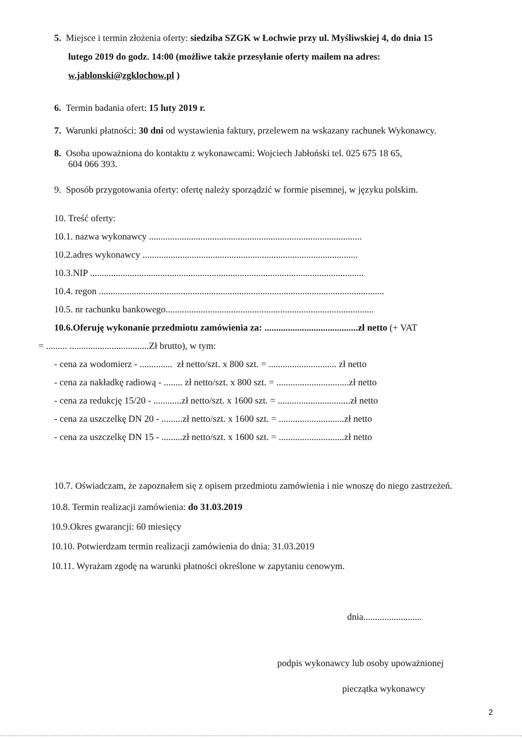5. Miejsce i termin złożenia oferty: siedziba SZGK w Łochwie przy ul. Myśliwskiej 4, do dnia 15
lutego 2019 do godz. 14:00 (możliwe także przesyłanie oferty mailem na adres:
w.jablonski@zgklochow.pl )
6. Termin badania ofert: 15 luty 2019 r.
7. Warunki płatności: 30 dni od wystawienia faktury, przelewem na wskazany rachunek Wykonawcy.
8. Osoba upoważniona do kontaktu z wykonawcami: Wojciech Jabłoński tel. 025 675 18 65,
604 066 393.
9. Sposób przygotowania oferty: ofertę należy sporządzić w formie pisemnej, w języku polskim.
10. Treść oferty:
10.1. nazwa wykonawcy ...........................................................................................
10.2.adres wykonawcy ............................................................................................
10.3.NIP .....................................................................................................................
10.4. regon ..........................................................................................................................
10.5. nr rachunku bankowego.........................................................................................
10.6.Oferuję wykonanie przedmiotu zamówienia za: ........................................zł netto (+ VAT
= ......... ..................................Zł brutto), w tym:
- cena za wodomierz - .............. zł netto/szt. x 800 szt. = ............................. zł netto
- cena za nakładkę radiową - ........ zł netto/szt. x 800 szt. = ...............................zł netto
- cena za redukcję 15/20 - ............zł netto/szt. x 1600 szt. = ...............................zł netto
- cena za uszczelkę DN 20 - .........zł netto/szt. x 1600 szt. = ............................zł netto
- cena za uszczelkę DN 15 - .........zł netto/szt. x 1600 szt. = ............................zł netto
10.7. Oświadczam, że zapoznałem się z opisem przedmiotu zamówienia i nie wnoszę do niego zastrzeżeń.
10.8. Termin realizacji zamówienia: do 31.03.2019
10.9.Okres gwarancji: 60 miesięcy
10.10. Potwierdzam termin realizacji zamówienia do dnia: 31.03.2019
10.11. Wyrażam zgodę na warunki płatności określone w zapytaniu cenowym.
dnia.........................
podpis wykonawcy lub osoby upoważnionej
pieczątka wykonawcy
2